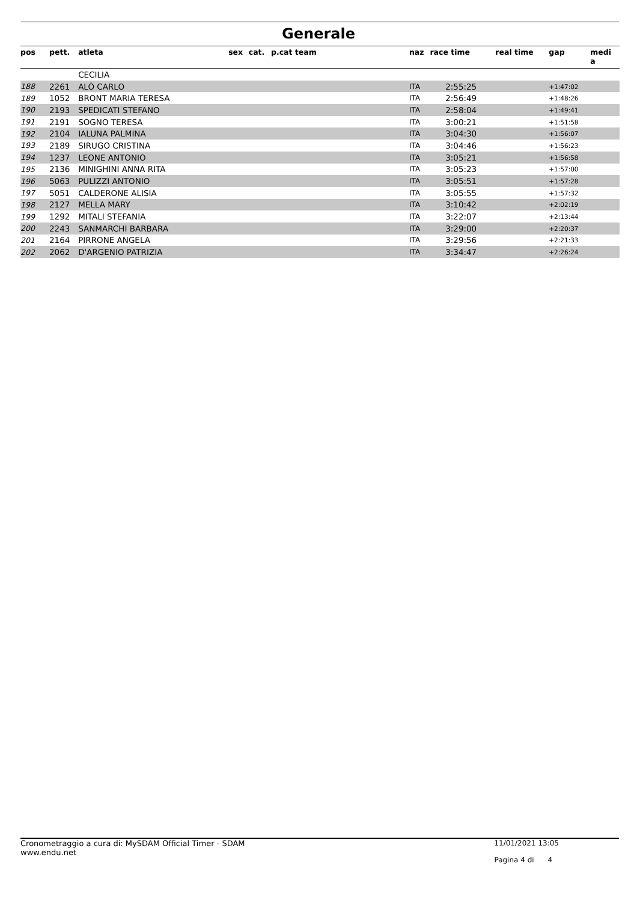Generale
| pos | pett. | atleta | sex | cat. | p.cat team | naz | race time | real time | gap | medi a |
| --- | --- | --- | --- | --- | --- | --- | --- | --- | --- | --- |
| | | CECILIA | | | | | | | | |
| 188 | 2261 | ALÒ CARLO | | | | ITA | 2:55:25 | | +1:47:02 | |
| 189 | 1052 | BRONT MARIA TERESA | | | | ITA | 2:56:49 | | +1:48:26 | |
| 190 | 2193 | SPEDICATI STEFANO | | | | ITA | 2:58:04 | | +1:49:41 | |
| 191 | 2191 | SOGNO TERESA | | | | ITA | 3:00:21 | | +1:51:58 | |
| 192 | 2104 | IALUNA PALMINA | | | | ITA | 3:04:30 | | +1:56:07 | |
| 193 | 2189 | SIRUGO CRISTINA | | | | ITA | 3:04:46 | | +1:56:23 | |
| 194 | 1237 | LEONE ANTONIO | | | | ITA | 3:05:21 | | +1:56:58 | |
| 195 | 2136 | MINIGHINI ANNA RITA | | | | ITA | 3:05:23 | | +1:57:00 | |
| 196 | 5063 | PULIZZI ANTONIO | | | | ITA | 3:05:51 | | +1:57:28 | |
| 197 | 5051 | CALDERONE ALISIA | | | | ITA | 3:05:55 | | +1:57:32 | |
| 198 | 2127 | MELLA MARY | | | | ITA | 3:10:42 | | +2:02:19 | |
| 199 | 1292 | MITALI STEFANIA | | | | ITA | 3:22:07 | | +2:13:44 | |
| 200 | 2243 | SANMARCHI BARBARA | | | | ITA | 3:29:00 | | +2:20:37 | |
| 201 | 2164 | PIRRONE ANGELA | | | | ITA | 3:29:56 | | +2:21:33 | |
| 202 | 2062 | D'ARGENIO PATRIZIA | | | | ITA | 3:34:47 | | +2:26:24 | |
Cronometraggio a cura di: MySDAM Official Timer - SDAM
www.endu.net
11/01/2021 13:05
Pagina 4 di 4